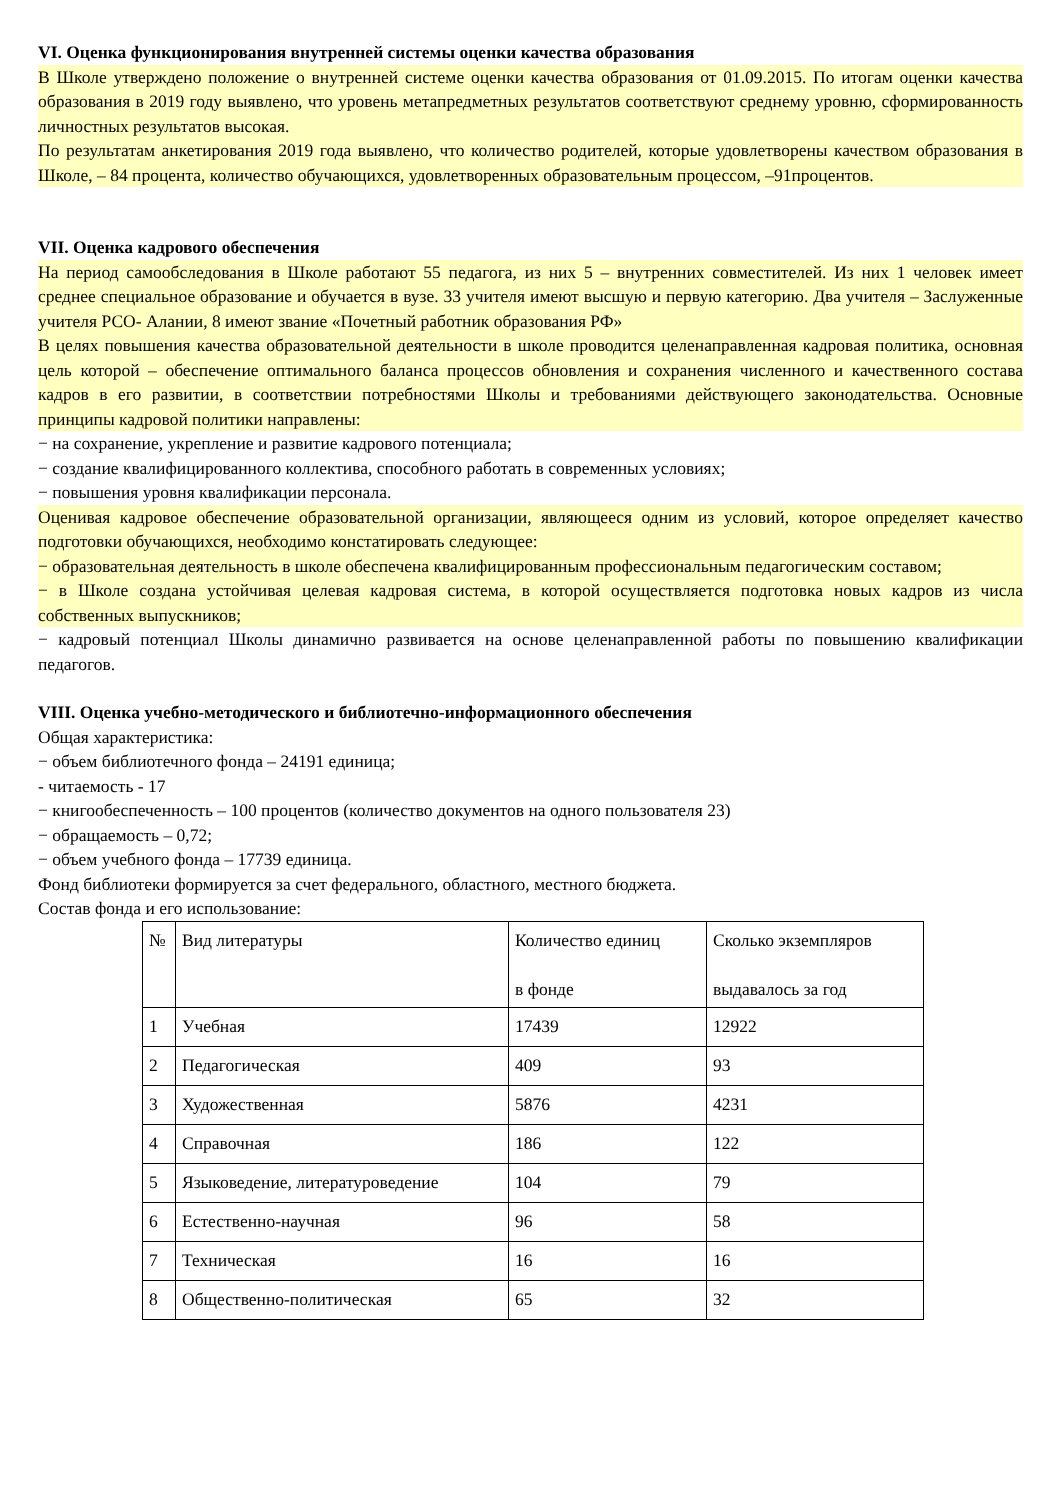VI. Оценка функционирования внутренней системы оценки качества образования
В Школе утверждено положение о внутренней системе оценки качества образования от 01.09.2015. По итогам оценки качества образования в 2019 году выявлено, что уровень метапредметных результатов соответствуют среднему уровню, сформированность личностных результатов высокая.
По результатам анкетирования 2019 года выявлено, что количество родителей, которые удовлетворены качеством образования в Школе, – 84 процента, количество обучающихся, удовлетворенных образовательным процессом, –91процентов.
VII. Оценка кадрового обеспечения
На период самообследования в Школе работают 55 педагога, из них 5 – внутренних совместителей. Из них 1 человек имеет среднее специальное образование и обучается в вузе. 33 учителя имеют высшую и первую категорию. Два учителя – Заслуженные учителя РСО- Алании, 8 имеют звание «Почетный работник образования РФ»
В целях повышения качества образовательной деятельности в школе проводится целенаправленная кадровая политика, основная цель которой – обеспечение оптимального баланса процессов обновления и сохранения численного и качественного состава кадров в его развитии, в соответствии потребностями Школы и требованиями действующего законодательства. Основные принципы кадровой политики направлены:
− на сохранение, укрепление и развитие кадрового потенциала;
− создание квалифицированного коллектива, способного работать в современных условиях;
− повышения уровня квалификации персонала.
Оценивая кадровое обеспечение образовательной организации, являющееся одним из условий, которое определяет качество подготовки обучающихся, необходимо констатировать следующее:
− образовательная деятельность в школе обеспечена квалифицированным профессиональным педагогическим составом;
− в Школе создана устойчивая целевая кадровая система, в которой осуществляется подготовка новых кадров из числа собственных выпускников;
− кадровый потенциал Школы динамично развивается на основе целенаправленной работы по повышению квалификации педагогов.
VIII. Оценка учебно-методического и библиотечно-информационного обеспечения
Общая характеристика:
− объем библиотечного фонда – 24191 единица;
- читаемость - 17
− книгообеспеченность – 100 процентов (количество документов на одного пользователя 23)
− обращаемость – 0,72;
− объем учебного фонда – 17739 единица.
Фонд библиотеки формируется за счет федерального, областного, местного бюджета.
Состав фонда и его использование:
| № | Вид литературы | Количество единиц в фонде | Сколько экземпляров выдавалось за год |
| --- | --- | --- | --- |
| 1 | Учебная | 17439 | 12922 |
| 2 | Педагогическая | 409 | 93 |
| 3 | Художественная | 5876 | 4231 |
| 4 | Справочная | 186 | 122 |
| 5 | Языковедение, литературоведение | 104 | 79 |
| 6 | Естественно-научная | 96 | 58 |
| 7 | Техническая | 16 | 16 |
| 8 | Общественно-политическая | 65 | 32 |